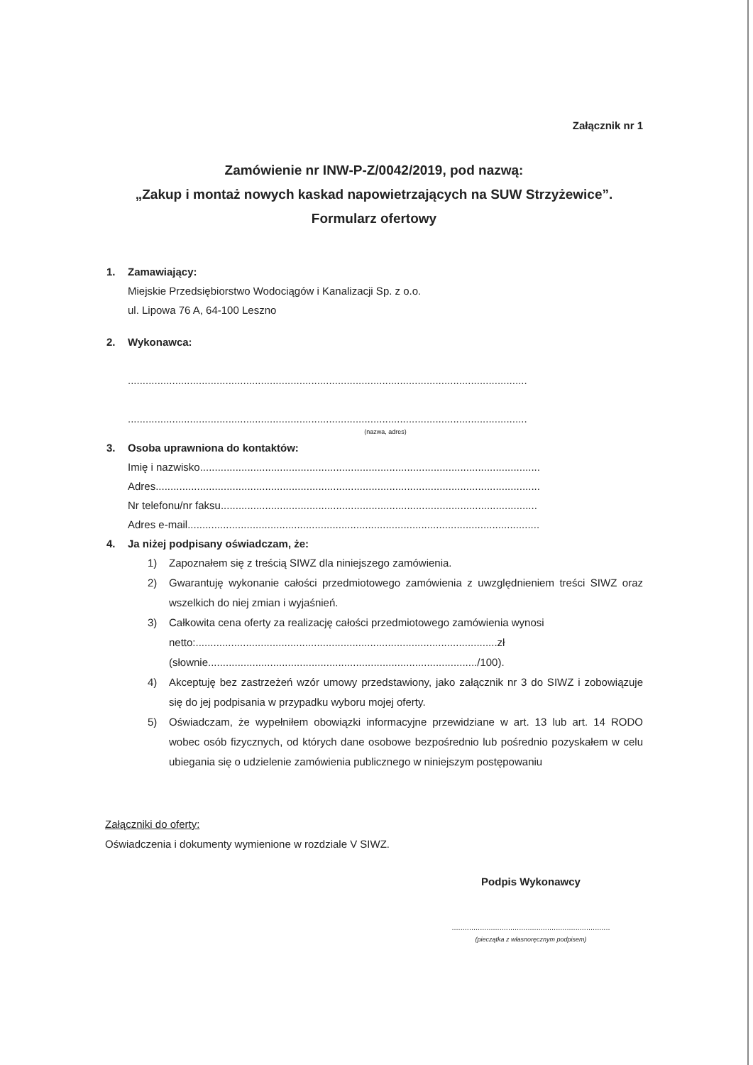Załącznik nr 1
Zamówienie nr INW-P-Z/0042/2019, pod nazwą:
„Zakup i montaż nowych kaskad napowietrzających na SUW Strzyżewice”.
Formularz ofertowy
1. Zamawiający:
Miejskie Przedsiębiorstwo Wodociągów i Kanalizacji Sp. z o.o.
ul. Lipowa 76 A, 64-100 Leszno
2. Wykonawca:
.......................................................................................................................................
.......................................................................................................................................
(nazwa, adres)
3. Osoba uprawniona do kontaktów:
Imię i nazwisko...................................................................................................................
Adres..................................................................................................................................
Nr telefonu/nr faksu...........................................................................................................
Adres e-mail.......................................................................................................................
4. Ja niżej podpisany oświadczam, że:
1) Zapoznałem się z treścią SIWZ dla niniejszego zamówienia.
2) Gwarantuję wykonanie całości przedmiotowego zamówienia z uwzględnieniem treści SIWZ oraz wszelkich do niej zmian i wyjaśnień.
3) Całkowita cena oferty za realizację całości przedmiotowego zamówienia wynosi
netto:......................................................................................................zł
(słownie.........................................................................................../100).
4) Akceptuję bez zastrzeżeń wzór umowy przedstawiony, jako załącznik nr 3 do SIWZ i zobowiązuje się do jej podpisania w przypadku wyboru mojej oferty.
5) Oświadczam, że wypełniłem obowiązki informacyjne przewidziane w art. 13 lub art. 14 RODO wobec osób fizycznych, od których dane osobowe bezpośrednio lub pośrednio pozyskałem w celu ubiegania się o udzielenie zamówienia publicznego w niniejszym postępowaniu
Załączniki do oferty:
Oświadczenia i dokumenty wymienione w rozdziale V SIWZ.
Podpis Wykonawcy
.........................................................................
(pieczątka z własnoręcznym podpisem)